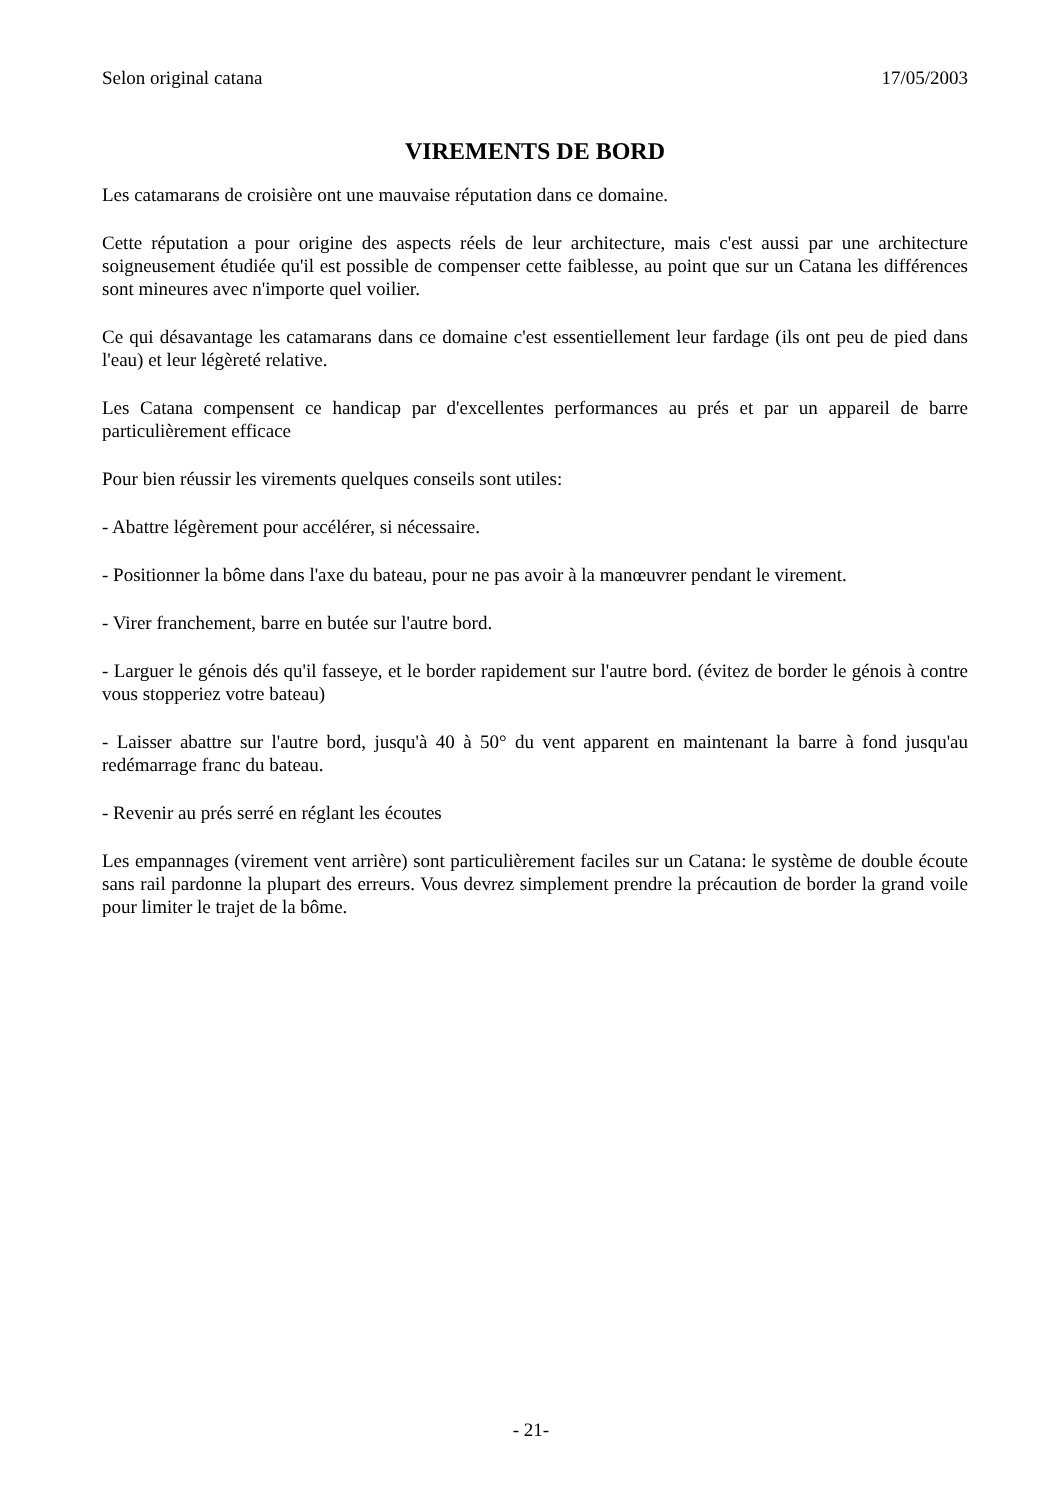Selon original catana 17/05/2003
VIREMENTS DE BORD
Les catamarans de croisière ont une mauvaise réputation dans ce domaine.
Cette réputation a pour origine des aspects réels de leur architecture, mais c'est aussi par une architecture soigneusement étudiée qu'il est possible de compenser cette faiblesse, au point que sur un Catana les différences sont mineures avec n'importe quel voilier.
Ce qui désavantage les catamarans dans ce domaine c'est essentiellement leur fardage (ils ont peu de pied dans l'eau) et leur légèreté relative.
Les Catana compensent ce handicap par d'excellentes performances au prés et par un appareil de barre particulièrement efficace
Pour bien réussir les virements quelques conseils sont utiles:
- Abattre légèrement pour accélérer, si nécessaire.
- Positionner la bôme dans l'axe du bateau, pour ne pas avoir à la manœuvrer pendant le virement.
- Virer franchement, barre en butée sur l'autre bord.
- Larguer le génois dés qu'il fasseye, et le border rapidement sur l'autre bord. (évitez de border le génois à contre vous stopperiez votre bateau)
- Laisser abattre sur l'autre bord, jusqu'à 40 à 50° du vent apparent en maintenant la barre à fond jusqu'au redémarrage franc du bateau.
- Revenir au prés serré en réglant les écoutes
Les empannages (virement vent arrière) sont particulièrement faciles sur un Catana: le système de double écoute sans rail pardonne la plupart des erreurs. Vous devrez simplement prendre la précaution de border la grand voile pour limiter le trajet de la bôme.
- 21-